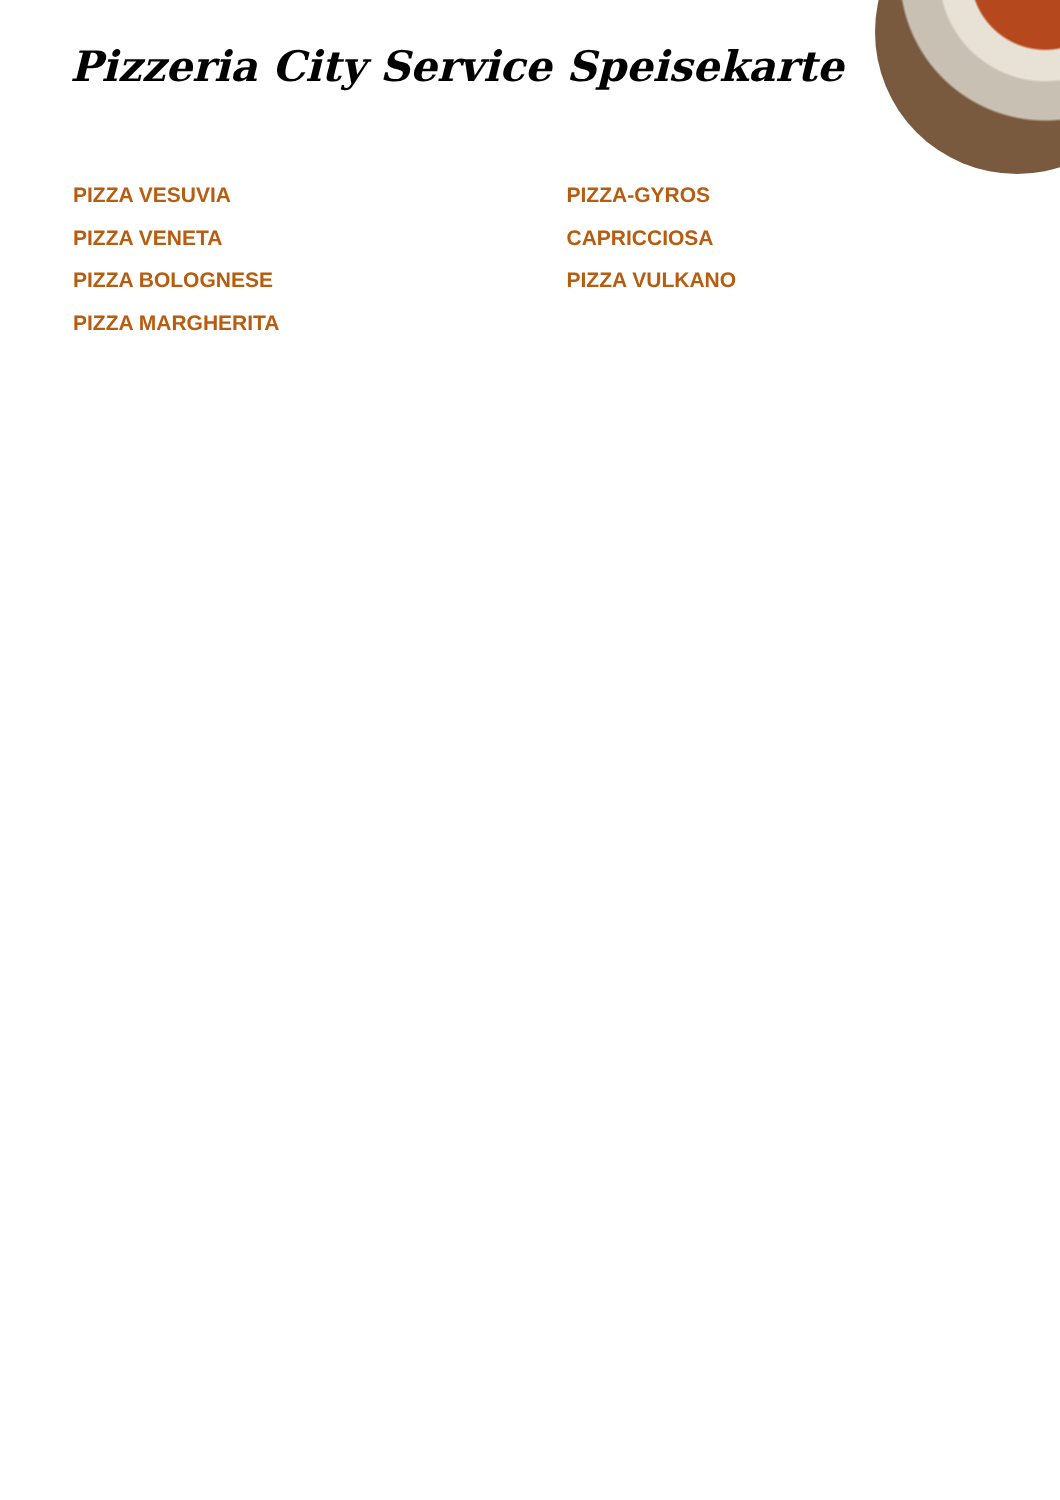Pizzeria City Service Speisekarte
PIZZA VESUVIA
PIZZA VENETA
PIZZA BOLOGNESE
PIZZA MARGHERITA
PIZZA-GYROS
CAPRICCIOSA
PIZZA VULKANO